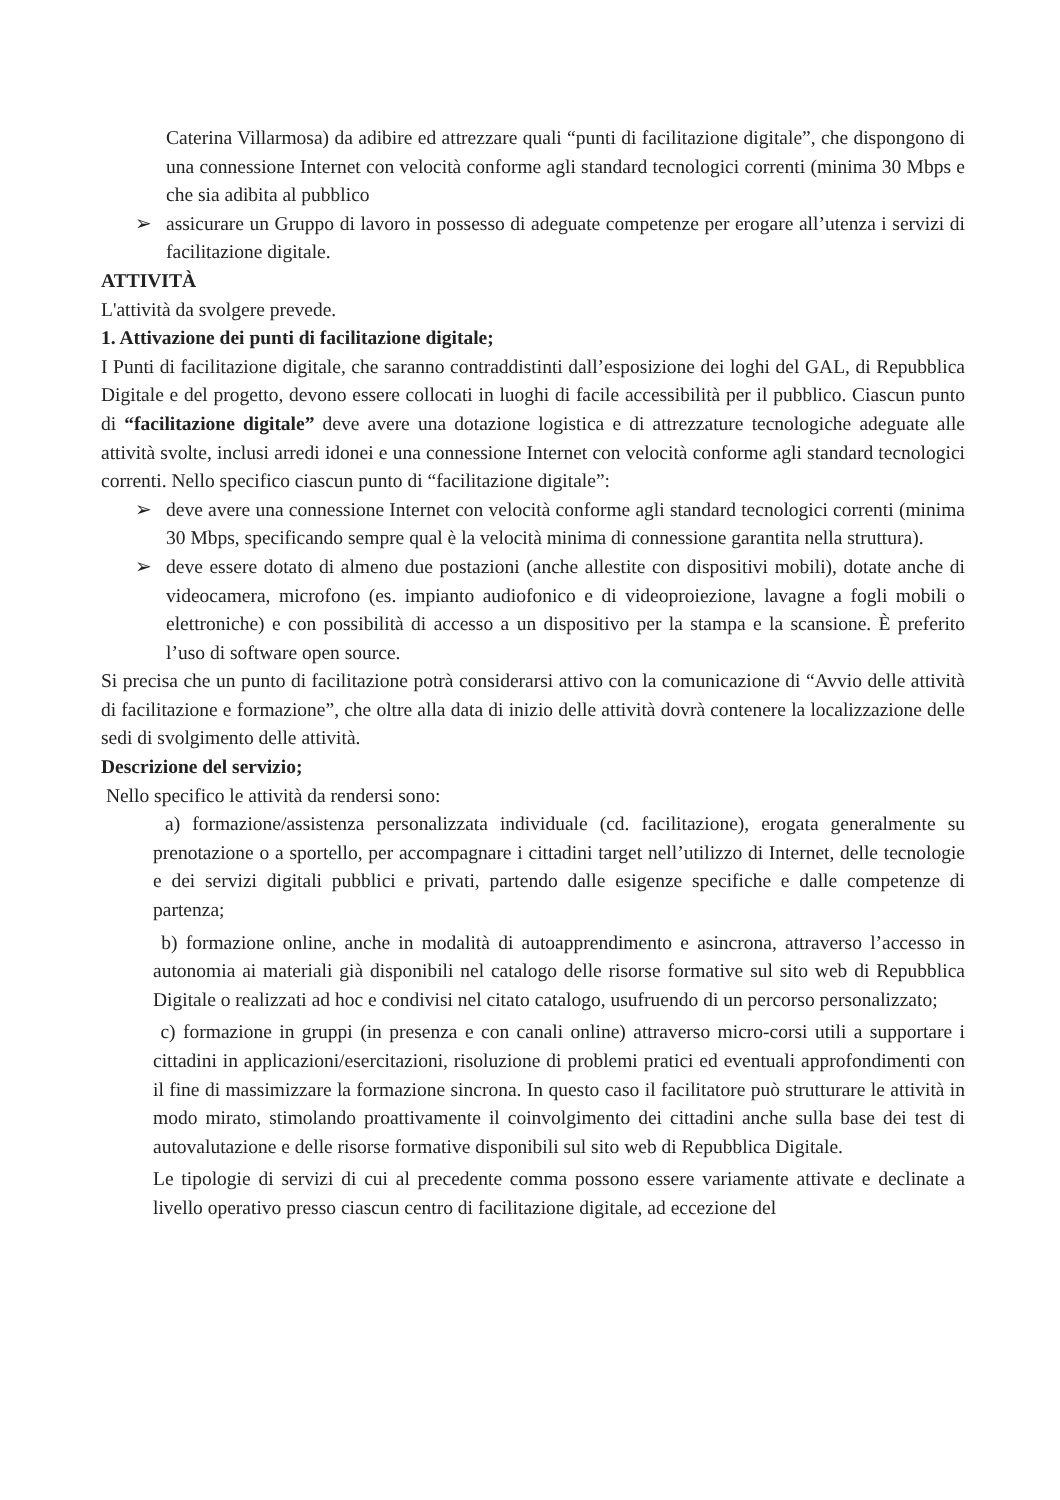Caterina Villarmosa) da adibire ed attrezzare quali “punti di facilitazione digitale”, che dispongono di una connessione Internet con velocità conforme agli standard tecnologici correnti (minima 30 Mbps e che sia adibita al pubblico
➢ assicurare un Gruppo di lavoro in possesso di adeguate competenze per erogare all’utenza i servizi di facilitazione digitale.
ATTIVITÀ
L'attività da svolgere prevede.
1. Attivazione dei punti di facilitazione digitale;
I Punti di facilitazione digitale, che saranno contraddistinti dall’esposizione dei loghi del GAL, di Repubblica Digitale e del progetto, devono essere collocati in luoghi di facile accessibilità per il pubblico. Ciascun punto di “facilitazione digitale” deve avere una dotazione logistica e di attrezzature tecnologiche adeguate alle attività svolte, inclusi arredi idonei e una connessione Internet con velocità conforme agli standard tecnologici correnti. Nello specifico ciascun punto di “facilitazione digitale”:
➢ deve avere una connessione Internet con velocità conforme agli standard tecnologici correnti (minima 30 Mbps, specificando sempre qual è la velocità minima di connessione garantita nella struttura).
➢ deve essere dotato di almeno due postazioni (anche allestite con dispositivi mobili), dotate anche di videocamera, microfono (es. impianto audiofonico e di videoproiezione, lavagne a fogli mobili o elettroniche) e con possibilità di accesso a un dispositivo per la stampa e la scansione. È preferito l’uso di software open source.
Si precisa che un punto di facilitazione potrà considerarsi attivo con la comunicazione di “Avvio delle attività di facilitazione e formazione”, che oltre alla data di inizio delle attività dovrà contenere la localizzazione delle sedi di svolgimento delle attività.
Descrizione del servizio;
Nello specifico le attività da rendersi sono:
a) formazione/assistenza personalizzata individuale (cd. facilitazione), erogata generalmente su prenotazione o a sportello, per accompagnare i cittadini target nell’utilizzo di Internet, delle tecnologie e dei servizi digitali pubblici e privati, partendo dalle esigenze specifiche e dalle competenze di partenza;
b) formazione online, anche in modalità di autoapprendimento e asincrona, attraverso l’accesso in autonomia ai materiali già disponibili nel catalogo delle risorse formative sul sito web di Repubblica Digitale o realizzati ad hoc e condivisi nel citato catalogo, usufruendo di un percorso personalizzato;
c) formazione in gruppi (in presenza e con canali online) attraverso micro-corsi utili a supportare i cittadini in applicazioni/esercitazioni, risoluzione di problemi pratici ed eventuali approfondimenti con il fine di massimizzare la formazione sincrona. In questo caso il facilitatore può strutturare le attività in modo mirato, stimolando proattivamente il coinvolgimento dei cittadini anche sulla base dei test di autovalutazione e delle risorse formative disponibili sul sito web di Repubblica Digitale.
Le tipologie di servizi di cui al precedente comma possono essere variamente attivate e declinate a livello operativo presso ciascun centro di facilitazione digitale, ad eccezione del